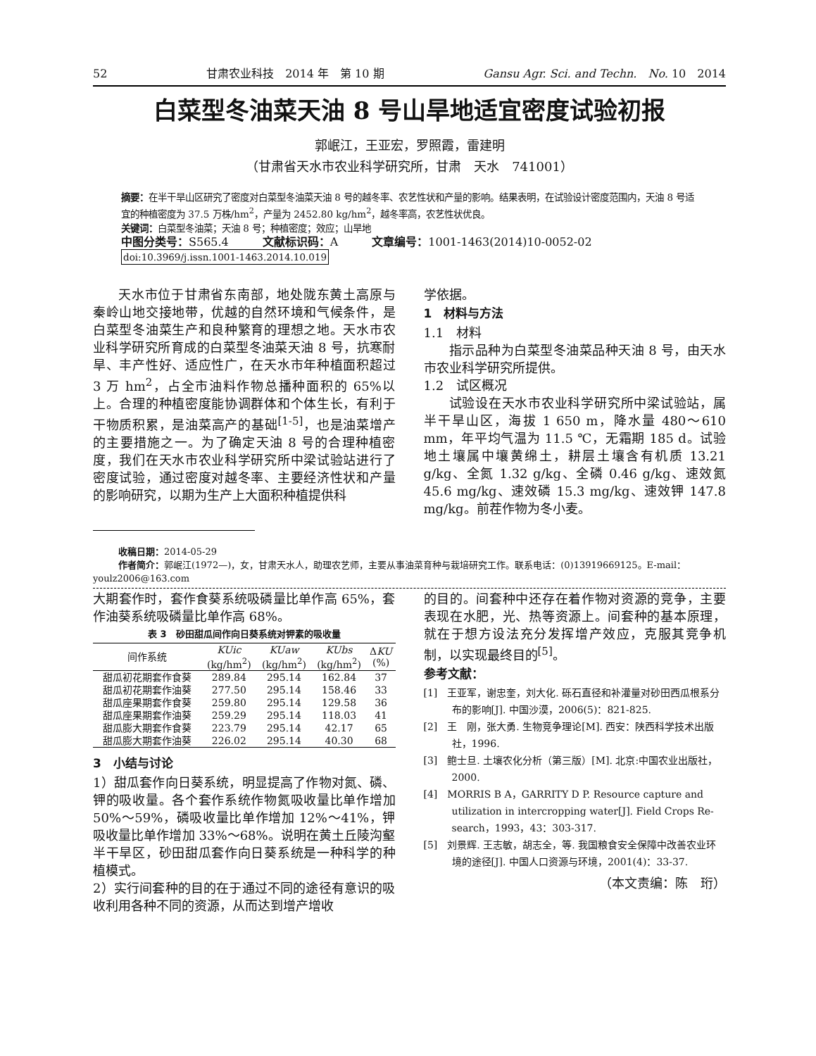52 甘肃农业科技　2014 年　第 10 期 Gansu Agr. Sci. and Techn.　No. 10　2014
白菜型冬油菜天油 8 号山旱地适宜密度试验初报
郭岷江，王亚宏，罗照霞，雷建明
（甘肃省天水市农业科学研究所，甘肃　天水　741001）
摘要：在半干旱山区研究了密度对白菜型冬油菜天油 8 号的越冬率、农艺性状和产量的影响。结果表明，在试验设计密度范围内，天油 8 号适宜的种植密度为 37.5 万株/hm<sup>2</sup>，产量为 2452.80 kg/hm<sup>2</sup>，越冬率高，农艺性状优良。
关键词：白菜型冬油菜；天油 8 号；种植密度；效应；山旱地
中图分类号：S565.4　　　文献标识码：A　　　文章编号：1001-1463(2014)10-0052-02
doi:10.3969/j.issn.1001-1463.2014.10.019
天水市位于甘肃省东南部，地处陇东黄土高原与秦岭山地交接地带，优越的自然环境和气候条件，是白菜型冬油菜生产和良种繁育的理想之地。天水市农业科学研究所育成的白菜型冬油菜天油 8 号，抗寒耐旱、丰产性好、适应性广，在天水市年种植面积超过 3 万 hm<sup>2</sup>，占全市油料作物总播种面积的 65%以上。合理的种植密度能协调群体和个体生长，有利于干物质积累，是油菜高产的基础<sup>[1-5]</sup>，也是油菜增产的主要措施之一。为了确定天油 8 号的合理种植密度，我们在天水市农业科学研究所中梁试验站进行了密度试验，通过密度对越冬率、主要经济性状和产量的影响研究，以期为生产上大面积种植提供科
学依据。
1　材料与方法
1.1　材料
指示品种为白菜型冬油菜品种天油 8 号，由天水市农业科学研究所提供。
1.2　试区概况
试验设在天水市农业科学研究所中梁试验站，属半干旱山区，海拔 1 650 m，降水量 480～610 mm，年平均气温为 11.5 ℃，无霜期 185 d。试验地土壤属中壤黄绵土，耕层土壤含有机质 13.21 g/kg、全氮 1.32 g/kg、全磷 0.46 g/kg、速效氮 45.6 mg/kg、速效磷 15.3 mg/kg、速效钾 147.8 mg/kg。前茬作物为冬小麦。
收稿日期：2014-05-29
作者简介：郭岷江(1972—)，女，甘肃天水人，助理农艺师，主要从事油菜育种与栽培研究工作。联系电话：(0)13919669125。E-mail：youlz2006@163.com
大期套作时，套作食葵系统吸磷量比单作高 65%，套作油葵系统吸磷量比单作高 68%。
表 3　砂田甜瓜间作向日葵系统对钾素的吸收量
| 间作系统 | KUic (kg/hm<sup>2</sup>) | KUaw (kg/hm<sup>2</sup>) | KUbs (kg/hm<sup>2</sup>) | Δ KU (%) |
| --- | --- | --- | --- | --- |
| 甜瓜初花期套作食葵 | 289.84 | 295.14 | 162.84 | 37 |
| 甜瓜初花期套作油葵 | 277.50 | 295.14 | 158.46 | 33 |
| 甜瓜座果期套作食葵 | 259.80 | 295.14 | 129.58 | 36 |
| 甜瓜座果期套作油葵 | 259.29 | 295.14 | 118.03 | 41 |
| 甜瓜膨大期套作食葵 | 223.79 | 295.14 | 42.17 | 65 |
| 甜瓜膨大期套作油葵 | 226.02 | 295.14 | 40.30 | 68 |
3　小结与讨论
1）甜瓜套作向日葵系统，明显提高了作物对氮、磷、钾的吸收量。各个套作系统作物氮吸收量比单作增加 50%～59%，磷吸收量比单作增加 12%～41%，钾吸收量比单作增加 33%～68%。说明在黄土丘陵沟壑半干旱区，砂田甜瓜套作向日葵系统是一种科学的种植模式。
2）实行间套种的目的在于通过不同的途径有意识的吸收利用各种不同的资源，从而达到增产增收
的目的。间套种中还存在着作物对资源的竞争，主要表现在水肥，光、热等资源上。间套种的基本原理，就在于想方设法充分发挥增产效应，克服其竞争机制，以实现最终目的<sup>[5]</sup>。
参考文献：
[1]　王亚军，谢忠奎，刘大化. 砾石直径和补灌量对砂田西瓜根系分布的影响[J]. 中国沙漠，2006(5)：821-825.
[2]　王　刚，张大勇. 生物竞争理论[M]. 西安：陕西科学技术出版社，1996.
[3]　鲍士旦. 土壤农化分析（第三版）[M]. 北京:中国农业出版社，2000.
[4]　MORRIS B A，GARRITY D P. Resource capture and utilization in intercropping water[J]. Field Crops Re-search，1993，43：303-317.
[5]　刘景辉. 王志敏，胡志全，等. 我国粮食安全保障中改善农业环境的途径[J]. 中国人口资源与环境，2001(4)：33-37.
（本文责编：陈　珩）